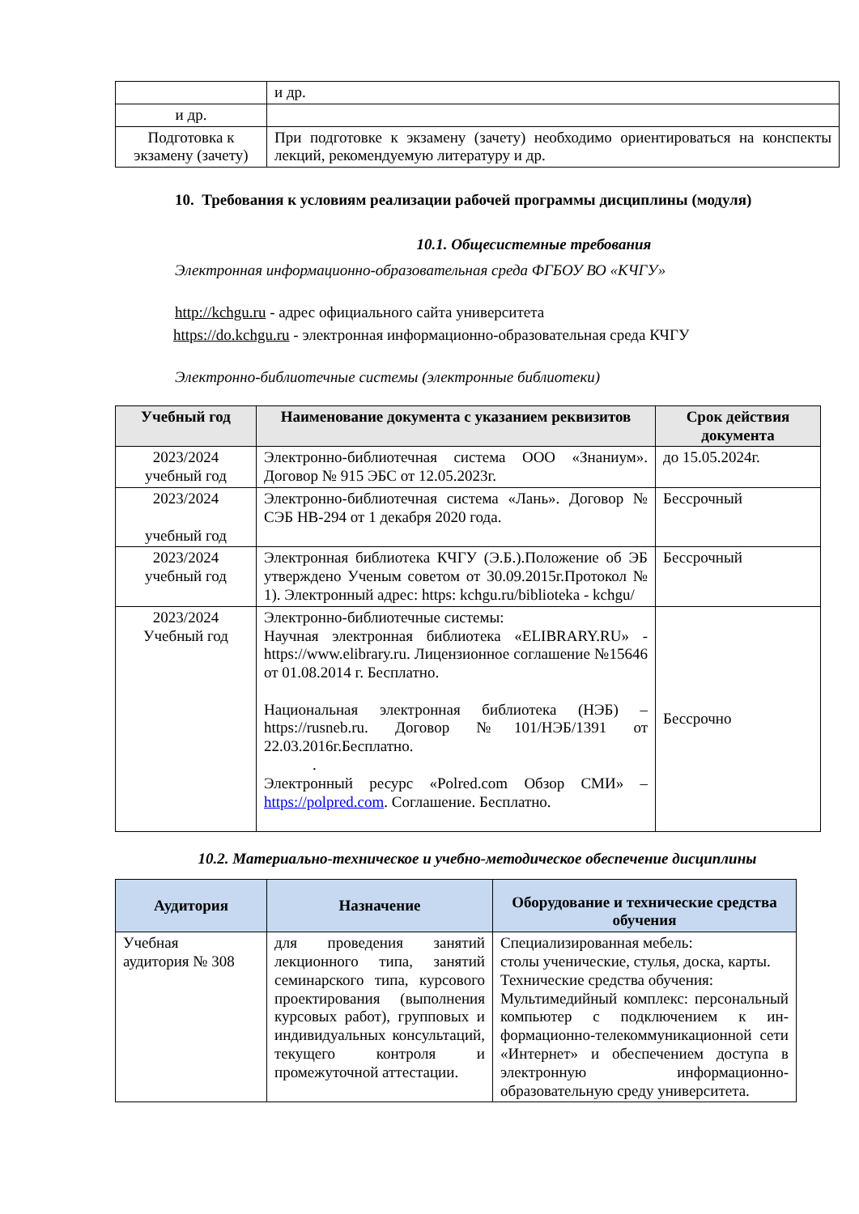| | и др. |
| и др. | |
| Подготовка к экзамену (зачету) | При подготовке к экзамену (зачету) необходимо ориентироваться на конспекты лекций, рекомендуемую литературу и др. |
10. Требования к условиям реализации рабочей программы дисциплины (модуля)
10.1. Общесистемные требования
Электронная информационно-образовательная среда ФГБОУ ВО «КЧГУ»
http://kchgu.ru - адрес официального сайта университета
https://do.kchgu.ru - электронная информационно-образовательная среда КЧГУ
Электронно-библиотечные системы (электронные библиотеки)
| Учебный год | Наименование документа с указанием реквизитов | Срок действия документа |
| --- | --- | --- |
| 2023/2024 учебный год | Электронно-библиотечная система ООО «Знаниум». Договор № 915 ЭБС от 12.05.2023г. | до 15.05.2024г. |
| 2023/2024 учебный год | Электронно-библиотечная система «Лань». Договор № СЭБ НВ-294 от 1 декабря 2020 года. | Бессрочный |
| 2023/2024 учебный год | Электронная библиотека КЧГУ (Э.Б.).Положение об ЭБ утверждено Ученым советом от 30.09.2015г.Протокол № 1). Электронный адрес: https: kchgu.ru/biblioteka - kchgu/ | Бессрочный |
| 2023/2024 Учебный год | Электронно-библиотечные системы: Научная электронная библиотека «ELIBRARY.RU» - https://www.elibrary.ru. Лицензионное соглашение №15646 от 01.08.2014 г. Бесплатно. Национальная электронная библиотека (НЭБ) – https://rusneb.ru. Договор №101/НЭБ/1391 от 22.03.2016г.Бесплатно. . Электронный ресурс «Polred.com Обзор СМИ» – https://polpred.com . Соглашение. Бесплатно. | Бессрочно |
10.2. Материально-техническое и учебно-методическое обеспечение дисциплины
| Аудитория | Назначение | Оборудование и технические средства обучения |
| --- | --- | --- |
| Учебная аудитория № 308 | для проведения занятий лекционного типа, занятий семинарского типа, курсового проектирования (выполнения курсовых работ), групповых и индивидуальных консультаций, текущего контроля и промежуточной аттестации. | Специализированная мебель: столы ученические, стулья, доска, карты. Технические средства обучения: Мультимедийный комплекс: персональный компьютер с подключением к ин-формационно-телекоммуникационной сети «Интернет» и обеспечением доступа в электронную информационно-образовательную среду университета. |